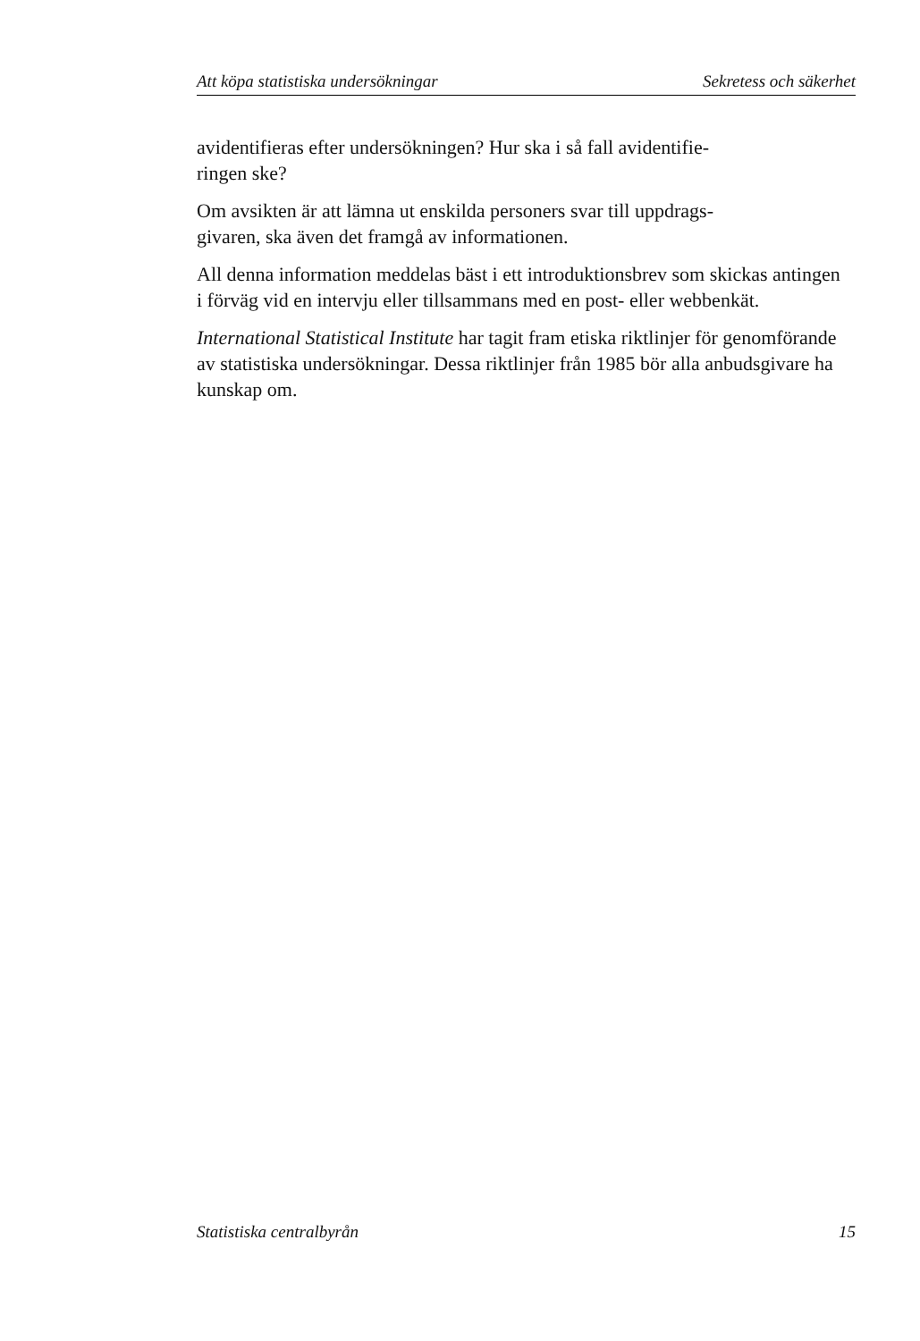Att köpa statistiska undersökningar Sekretess och säkerhet
avidentifieras efter undersökningen? Hur ska i så fall avidentifie-
ringen ske?
Om avsikten är att lämna ut enskilda personers svar till uppdrags-
givaren, ska även det framgå av informationen.
All denna information meddelas bäst i ett introduktionsbrev som skickas antingen i förväg vid en intervju eller tillsammans med en post- eller webbenkät.
International Statistical Institute har tagit fram etiska riktlinjer för genomförande av statistiska undersökningar. Dessa riktlinjer från 1985 bör alla anbudsgivare ha kunskap om.
Statistiska centralbyrån 15